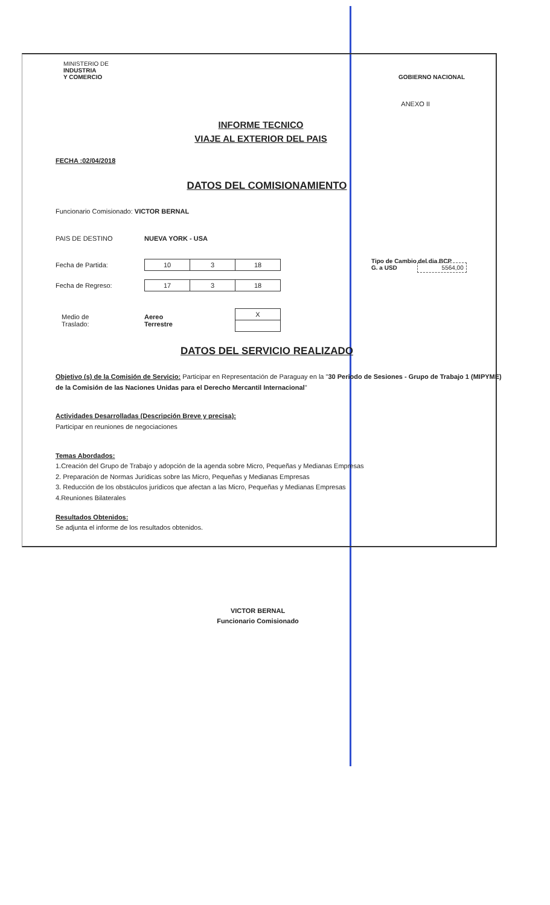MINISTERIO DE
INDUSTRIA
Y COMERCIO
GOBIERNO NACIONAL
ANEXO II
INFORME TECNICO
VIAJE AL EXTERIOR DEL PAIS
FECHA :02/04/2018
DATOS DEL COMISIONAMIENTO
Funcionario Comisionado: VICTOR BERNAL
PAIS DE DESTINO NUEVA YORK - USA
Fecha de Partida:
| 10 | 3 | 18 |
Fecha de Regreso:
| 17 | 3 | 18 |
Tipo de Cambio del dia BCP
G. a USD 5564,00
Medio de
Traslado: Aereo
Terrestre
| X |
DATOS DEL SERVICIO REALIZADO
Objetivo (s) de la Comisión de Servicio: Participar en Representación de Paraguay en la "30 Periodo de Sesiones - Grupo de Trabajo 1 (MIPYME) de la Comisión de las Naciones Unidas para el Derecho Mercantil Internacional"
Actividades Desarrolladas (Descripción Breve y precisa):
Participar en reuniones de negociaciones
Temas Abordados:
1.Creación del Grupo de Trabajo y adopción de la agenda sobre Micro, Pequeñas y Medianas Empresas
2. Preparación de Normas Jurídicas sobre las Micro, Pequeñas y Medianas Empresas
3. Reducción de los obstáculos jurídicos que afectan a las Micro, Pequeñas y Medianas Empresas
4.Reuniones Bilaterales
Resultados Obtenidos:
Se adjunta el informe de los resultados obtenidos.
VICTOR BERNAL
Funcionario Comisionado